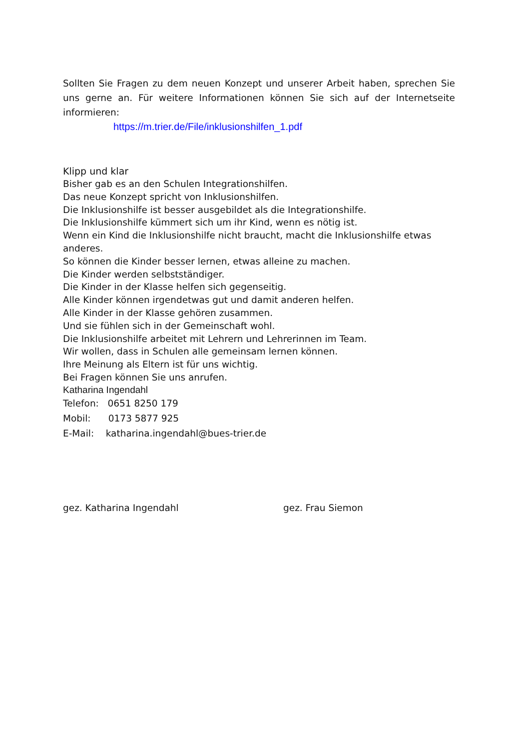Sollten Sie Fragen zu dem neuen Konzept und unserer Arbeit haben, sprechen Sie uns gerne an. Für weitere Informationen können Sie sich auf der Internetseite informieren:
https://m.trier.de/File/inklusionshilfen_1.pdf
Klipp und klar
Bisher gab es an den Schulen Integrationshilfen.
Das neue Konzept spricht von Inklusionshilfen.
Die Inklusionshilfe ist besser ausgebildet als die Integrationshilfe.
Die Inklusionshilfe kümmert sich um ihr Kind, wenn es nötig ist.
Wenn ein Kind die Inklusionshilfe nicht braucht, macht die Inklusionshilfe etwas anderes.
So können die Kinder besser lernen, etwas alleine zu machen.
Die Kinder werden selbstständiger.
Die Kinder in der Klasse helfen sich gegenseitig.
Alle Kinder können irgendetwas gut und damit anderen helfen.
Alle Kinder in der Klasse gehören zusammen.
Und sie fühlen sich in der Gemeinschaft wohl.
Die Inklusionshilfe arbeitet mit Lehrern und Lehrerinnen im Team.
Wir wollen, dass in Schulen alle gemeinsam lernen können.
Ihre Meinung als Eltern ist für uns wichtig.
Bei Fragen können Sie uns anrufen.
Katharina Ingendahl
Telefon: 0651 8250 179
Mobil: 0173 5877 925
E-Mail: katharina.ingendahl@bues-trier.de
gez. Katharina Ingendahl gez. Frau Siemon